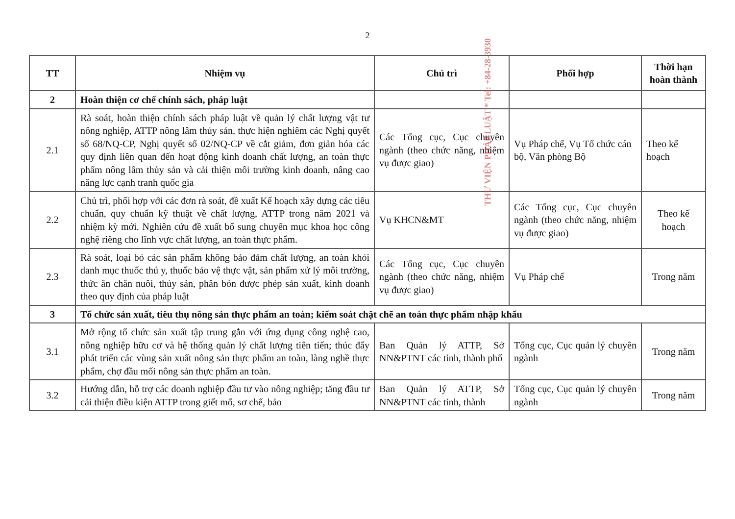THƯ VIỆN PHÁP LUẬT * Tel: +84-28-3930
2
| TT | Nhiệm vụ | Chủ trì | Phối hợp | Thời hạn hoàn thành |
| --- | --- | --- | --- | --- |
| 2 | Hoàn thiện cơ chế chính sách, pháp luật | | | |
| 2.1 | Rà soát, hoàn thiện chính sách pháp luật về quản lý chất lượng vật tư nông nghiệp, ATTP nông lâm thủy sản, thực hiện nghiêm các Nghị quyết số 68/NQ-CP, Nghị quyết số 02/NQ-CP về cắt giảm, đơn giản hóa các quy định liên quan đến hoạt động kinh doanh chất lượng, an toàn thực phẩm nông lâm thủy sản và cải thiện môi trường kinh doanh, nâng cao năng lực cạnh tranh quốc gia | Các Tổng cục, Cục chuyên ngành (theo chức năng, nhiệm vụ được giao) | Vụ Pháp chế, Vụ Tổ chức cán bộ, Văn phòng Bộ | Theo kế hoạch |
| 2.2 | Chủ trì, phối hợp với các đơn rà soát, đề xuất Kế hoạch xây dựng các tiêu chuẩn, quy chuẩn kỹ thuật về chất lượng, ATTP trong năm 2021 và nhiệm kỳ mới. Nghiên cứu đề xuất bổ sung chuyên mục khoa học công nghệ riêng cho lĩnh vực chất lượng, an toàn thực phẩm. | Vụ KHCN&MT | Các Tổng cục, Cục chuyên ngành (theo chức năng, nhiệm vụ được giao) | Theo kế hoạch |
| 2.3 | Rà soát, loại bỏ các sản phẩm không bảo đảm chất lượng, an toàn khỏi danh mục thuốc thú y, thuốc bảo vệ thực vật, sản phẩm xử lý môi trường, thức ăn chăn nuôi, thủy sản, phân bón được phép sản xuất, kinh doanh theo quy định của pháp luật | Các Tổng cục, Cục chuyên ngành (theo chức năng, nhiệm vụ được giao) | Vụ Pháp chế | Trong năm |
| 3 | Tổ chức sản xuất, tiêu thụ nông sản thực phẩm an toàn; kiểm soát chặt chẽ an toàn thực phẩm nhập khẩu | | | |
| 3.1 | Mở rộng tổ chức sản xuất tập trung gắn với ứng dụng công nghệ cao, nông nghiệp hữu cơ và hệ thống quản lý chất lượng tiên tiến; thúc đẩy phát triển các vùng sản xuất nông sản thực phẩm an toàn, làng nghề thực phẩm, chợ đầu mối nông sản thực phẩm an toàn. | Ban Quản lý ATTP, Sở NN&PTNT các tỉnh, thành phố | Tổng cục, Cục quản lý chuyên ngành | Trong năm |
| 3.2 | Hướng dẫn, hỗ trợ các doanh nghiệp đầu tư vào nông nghiệp; tăng đầu tư cải thiện điều kiện ATTP trong giết mổ, sơ chế, bảo | Ban Quản lý ATTP, Sở NN&PTNT các tỉnh, thành | Tổng cục, Cục quản lý chuyên ngành | Trong năm |